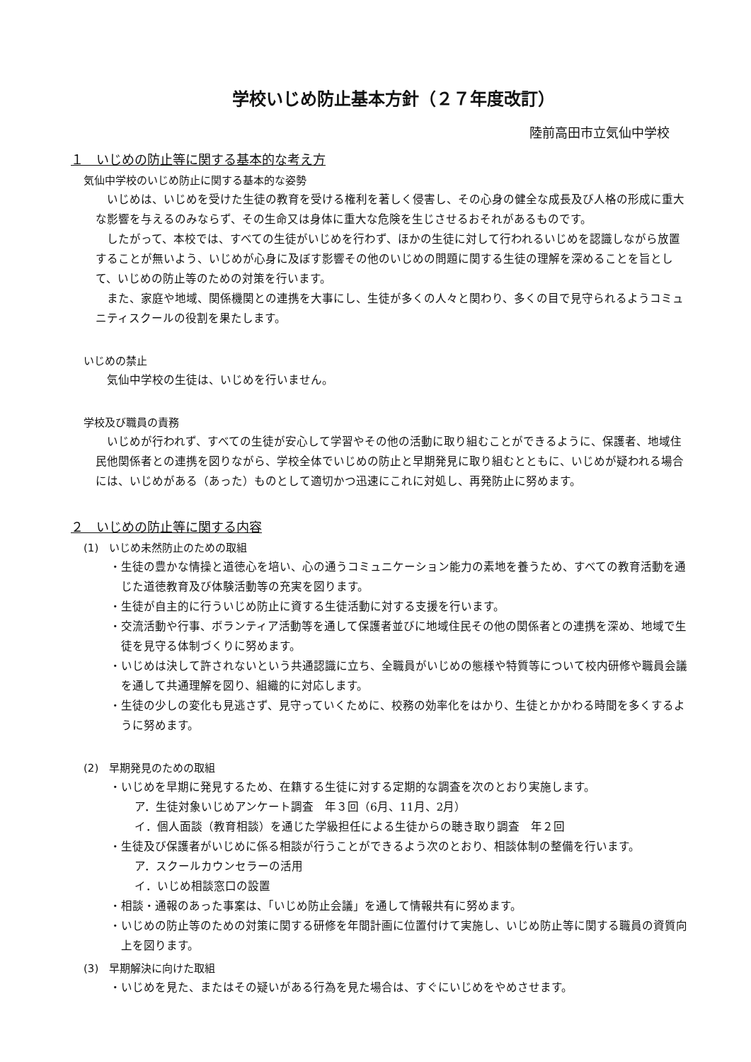学校いじめ防止基本方針（２７年度改訂）
陸前高田市立気仙中学校
１　いじめの防止等に関する基本的な考え方
気仙中学校のいじめ防止に関する基本的な姿勢
いじめは、いじめを受けた生徒の教育を受ける権利を著しく侵害し、その心身の健全な成長及び人格の形成に重大な影響を与えるのみならず、その生命又は身体に重大な危険を生じさせるおそれがあるものです。
したがって、本校では、すべての生徒がいじめを行わず、ほかの生徒に対して行われるいじめを認識しながら放置することが無いよう、いじめが心身に及ぼす影響その他のいじめの問題に関する生徒の理解を深めることを旨として、いじめの防止等のための対策を行います。
また、家庭や地域、関係機関との連携を大事にし、生徒が多くの人々と関わり、多くの目で見守られるようコミュニティスクールの役割を果たします。
いじめの禁止
気仙中学校の生徒は、いじめを行いません。
学校及び職員の責務
いじめが行われず、すべての生徒が安心して学習やその他の活動に取り組むことができるように、保護者、地域住民他関係者との連携を図りながら、学校全体でいじめの防止と早期発見に取り組むとともに、いじめが疑われる場合には、いじめがある（あった）ものとして適切かつ迅速にこれに対処し、再発防止に努めます。
２　いじめの防止等に関する内容
(1)　いじめ未然防止のための取組
・生徒の豊かな情操と道徳心を培い、心の通うコミュニケーション能力の素地を養うため、すべての教育活動を通じた道徳教育及び体験活動等の充実を図ります。
・生徒が自主的に行ういじめ防止に資する生徒活動に対する支援を行います。
・交流活動や行事、ボランティア活動等を通して保護者並びに地域住民その他の関係者との連携を深め、地域で生徒を見守る体制づくりに努めます。
・いじめは決して許されないという共通認識に立ち、全職員がいじめの態様や特質等について校内研修や職員会議を通して共通理解を図り、組織的に対応します。
・生徒の少しの変化も見逃さず、見守っていくために、校務の効率化をはかり、生徒とかかわる時間を多くするように努めます。
(2)　早期発見のための取組
・いじめを早期に発見するため、在籍する生徒に対する定期的な調査を次のとおり実施します。
ア．生徒対象いじめアンケート調査　年３回（6月、11月、2月）
イ．個人面談（教育相談）を通じた学級担任による生徒からの聴き取り調査　年２回
・生徒及び保護者がいじめに係る相談が行うことができるよう次のとおり、相談体制の整備を行います。
ア．スクールカウンセラーの活用
イ．いじめ相談窓口の設置
・相談・通報のあった事案は、「いじめ防止会議」を通して情報共有に努めます。
・いじめの防止等のための対策に関する研修を年間計画に位置付けて実施し、いじめ防止等に関する職員の資質向上を図ります。
(3)　早期解決に向けた取組
・いじめを見た、またはその疑いがある行為を見た場合は、すぐにいじめをやめさせます。